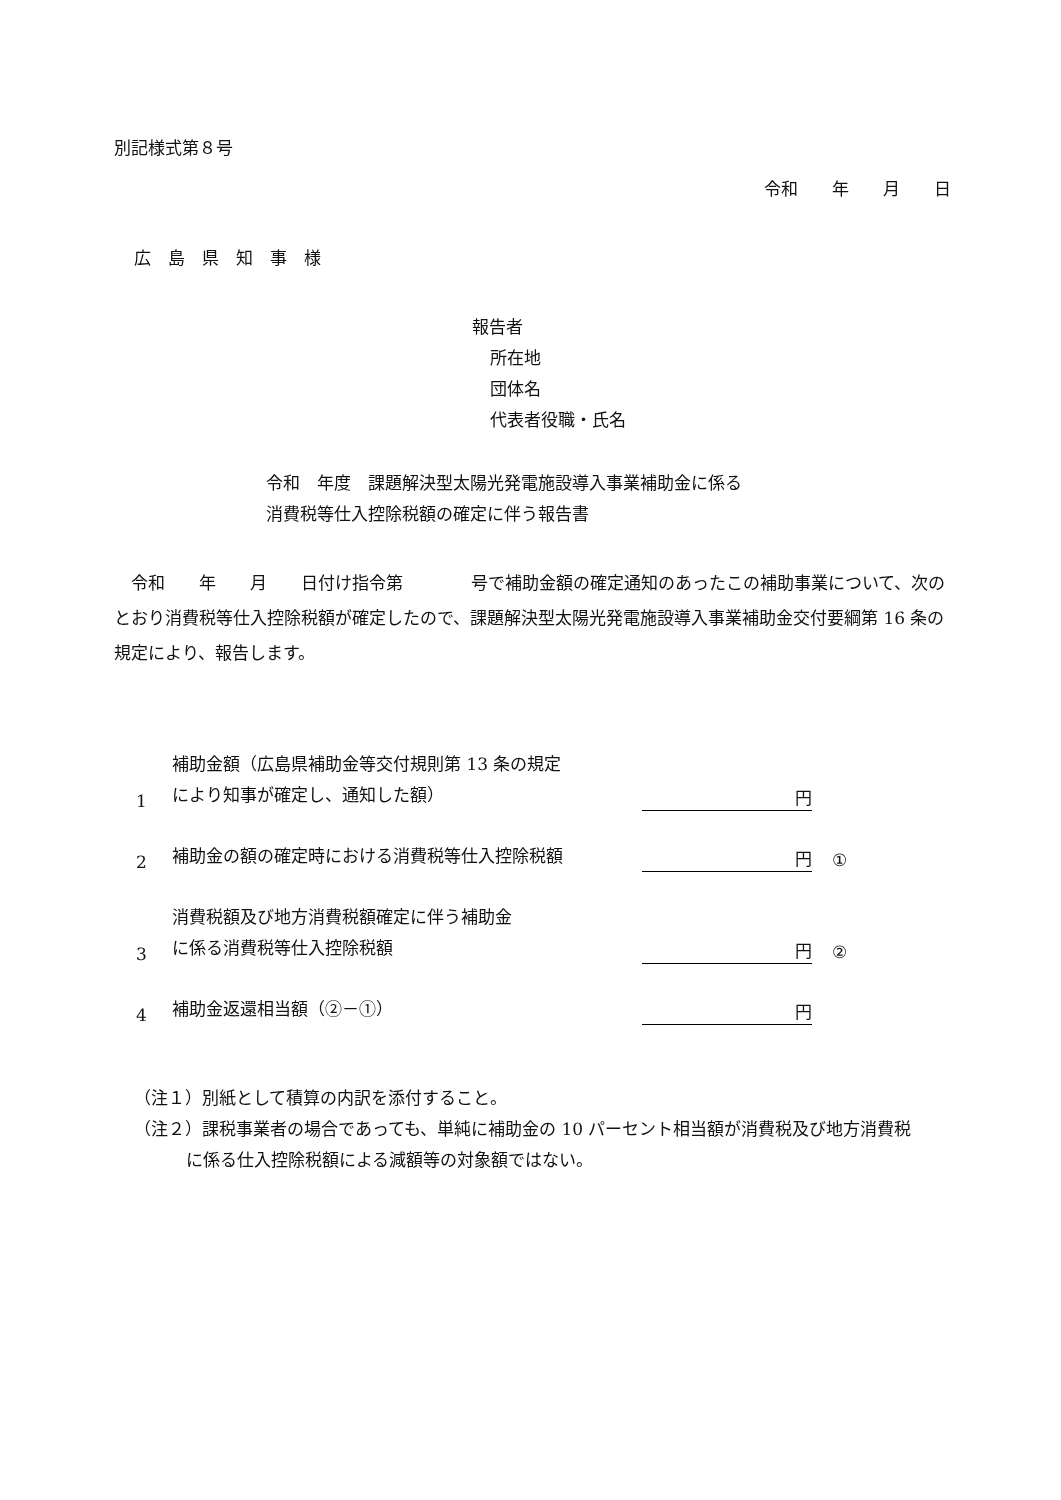別記様式第８号
令和　　年　　月　　日
広　島　県　知　事　様
報告者
所在地
団体名
代表者役職・氏名
令和　年度　課題解決型太陽光発電施設導入事業補助金に係る
消費税等仕入控除税額の確定に伴う報告書
　令和　　年　　月　　日付け指令第　　　　号で補助金額の確定通知のあったこの補助事業について、次のとおり消費税等仕入控除税額が確定したので、課題解決型太陽光発電施設導入事業補助金交付要綱第 16 条の規定により、報告します。
1
補助金額（広島県補助金等交付規則第 13 条の規定
により知事が確定し、通知した額）
円
2
補助金の額の確定時における消費税等仕入控除税額
円
①
3
消費税額及び地方消費税額確定に伴う補助金
に係る消費税等仕入控除税額
円
②
4
補助金返還相当額（②－①）
円
（注１）別紙として積算の内訳を添付すること。
（注２）課税事業者の場合であっても、単純に補助金の 10 パーセント相当額が消費税及び地方消費税
に係る仕入控除税額による減額等の対象額ではない。